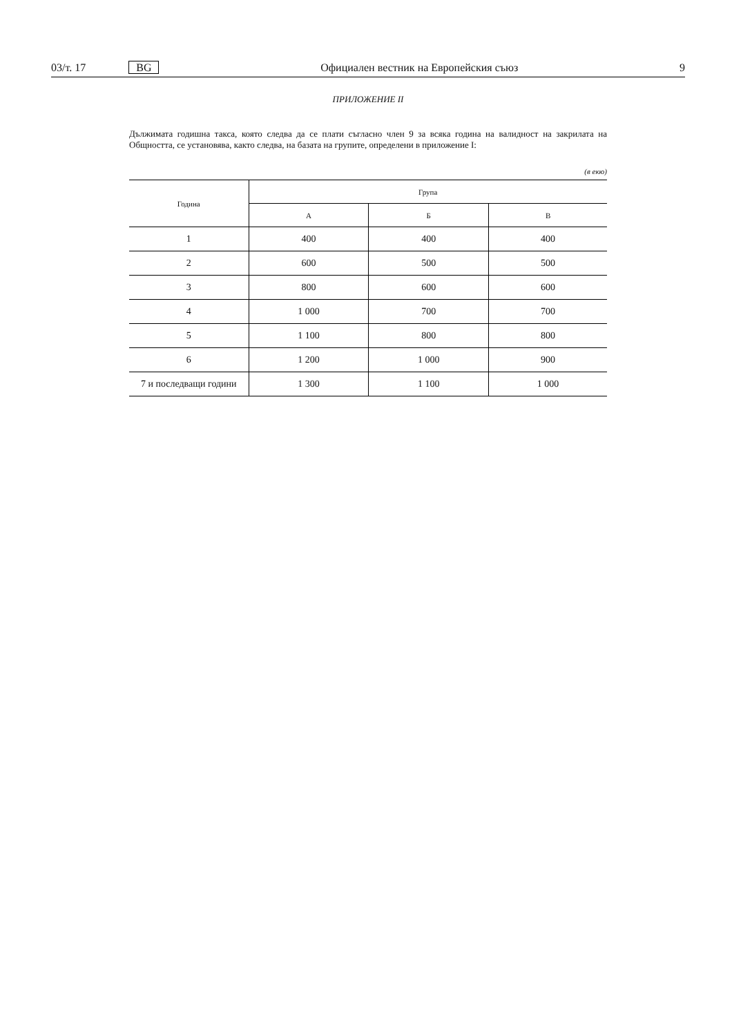03/т. 17 BG Официален вестник на Европейския съюз 9
ПРИЛОЖЕНИЕ II
Дължимата годишна такса, която следва да се плати съгласно член 9 за всяка година на валидност на закрилата на Общността, се установява, както следва, на базата на групите, определени в приложение I:
(в екю)
| Година | Група | | |
| --- | --- | --- | --- |
| | А | Б | В |
| 1 | 400 | 400 | 400 |
| 2 | 600 | 500 | 500 |
| 3 | 800 | 600 | 600 |
| 4 | 1 000 | 700 | 700 |
| 5 | 1 100 | 800 | 800 |
| 6 | 1 200 | 1 000 | 900 |
| 7 и последващи години | 1 300 | 1 100 | 1 000 |